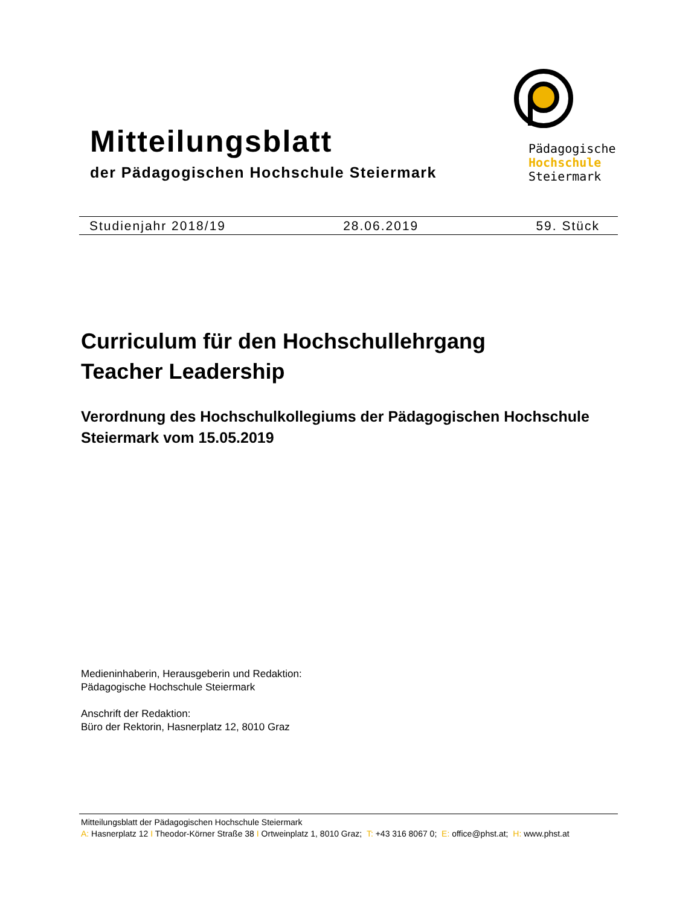Mitteilungsblatt
der Pädagogischen Hochschule Steiermark
Pädagogische
Hochschule
Steiermark
Studienjahr 2018/19 28.06.2019 59. Stück
Curriculum für den Hochschullehrgang
Teacher Leadership
Verordnung des Hochschulkollegiums der Pädagogischen Hochschule Steiermark vom 15.05.2019
Medieninhaberin, Herausgeberin und Redaktion:
Pädagogische Hochschule Steiermark
Anschrift der Redaktion:
Büro der Rektorin, Hasnerplatz 12, 8010 Graz
Mitteilungsblatt der Pädagogischen Hochschule Steiermark
A: Hasnerplatz 12 I Theodor-Körner Straße 38 I Ortweinplatz 1, 8010 Graz; T: +43 316 8067 0; E: office@phst.at; H: www.phst.at